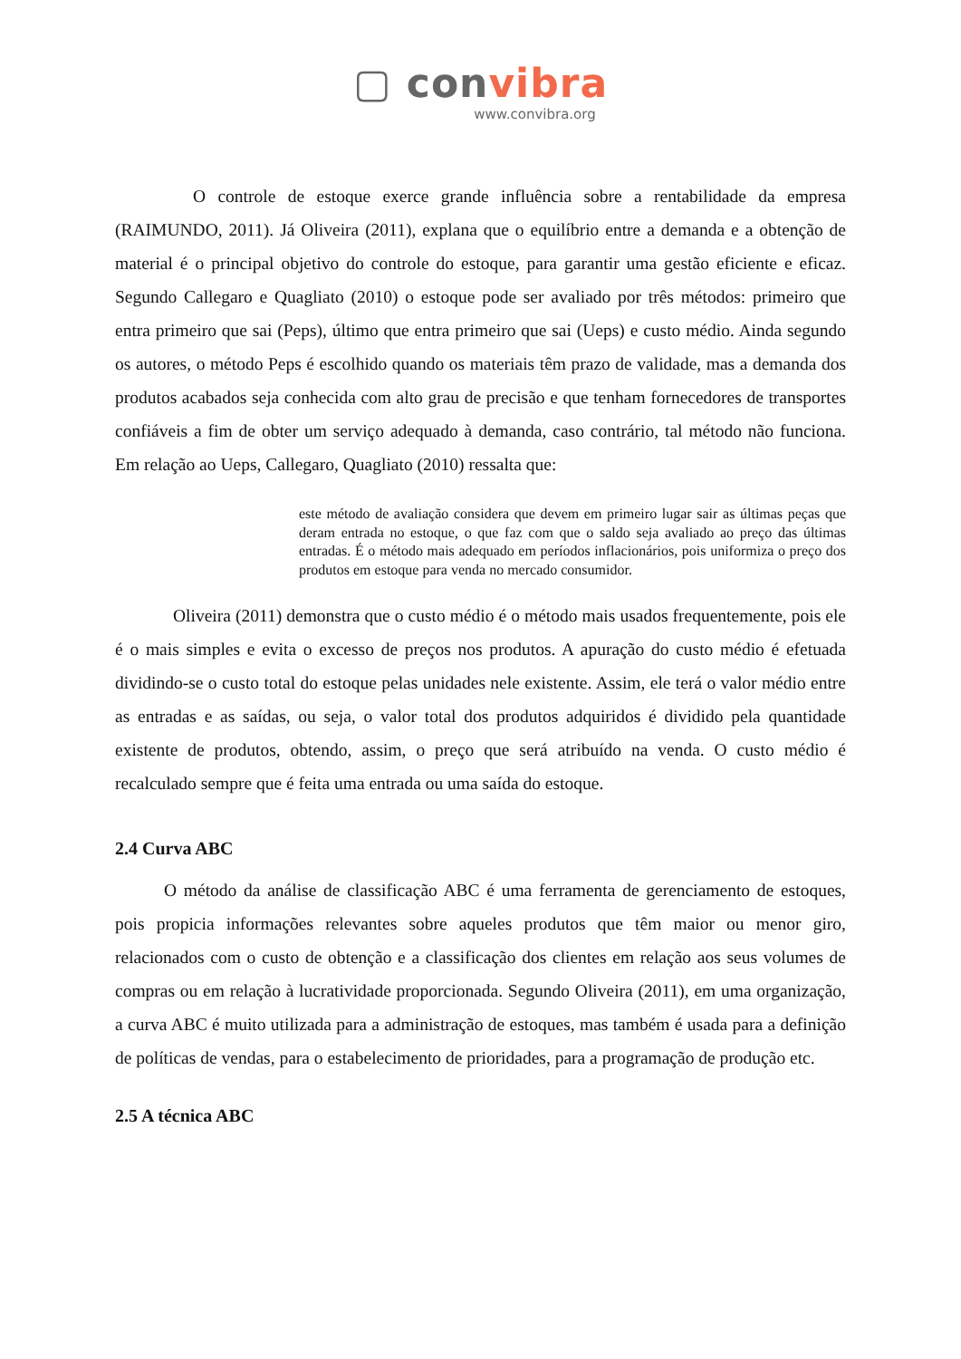▢ convibra
www.convibra.org
O controle de estoque exerce grande influência sobre a rentabilidade da empresa (RAIMUNDO, 2011). Já Oliveira (2011), explana que o equilíbrio entre a demanda e a obtenção de material é o principal objetivo do controle do estoque, para garantir uma gestão eficiente e eficaz. Segundo Callegaro e Quagliato (2010) o estoque pode ser avaliado por três métodos: primeiro que entra primeiro que sai (Peps), último que entra primeiro que sai (Ueps) e custo médio. Ainda segundo os autores, o método Peps é escolhido quando os materiais têm prazo de validade, mas a demanda dos produtos acabados seja conhecida com alto grau de precisão e que tenham fornecedores de transportes confiáveis a fim de obter um serviço adequado à demanda, caso contrário, tal método não funciona. Em relação ao Ueps, Callegaro, Quagliato (2010) ressalta que:
este método de avaliação considera que devem em primeiro lugar sair as últimas peças que deram entrada no estoque, o que faz com que o saldo seja avaliado ao preço das últimas entradas. É o método mais adequado em períodos inflacionários, pois uniformiza o preço dos produtos em estoque para venda no mercado consumidor.
Oliveira (2011) demonstra que o custo médio é o método mais usados frequentemente, pois ele é o mais simples e evita o excesso de preços nos produtos. A apuração do custo médio é efetuada dividindo-se o custo total do estoque pelas unidades nele existente. Assim, ele terá o valor médio entre as entradas e as saídas, ou seja, o valor total dos produtos adquiridos é dividido pela quantidade existente de produtos, obtendo, assim, o preço que será atribuído na venda. O custo médio é recalculado sempre que é feita uma entrada ou uma saída do estoque.
2.4 Curva ABC
O método da análise de classificação ABC é uma ferramenta de gerenciamento de estoques, pois propicia informações relevantes sobre aqueles produtos que têm maior ou menor giro, relacionados com o custo de obtenção e a classificação dos clientes em relação aos seus volumes de compras ou em relação à lucratividade proporcionada. Segundo Oliveira (2011), em uma organização, a curva ABC é muito utilizada para a administração de estoques, mas também é usada para a definição de políticas de vendas, para o estabelecimento de prioridades, para a programação de produção etc.
2.5 A técnica ABC